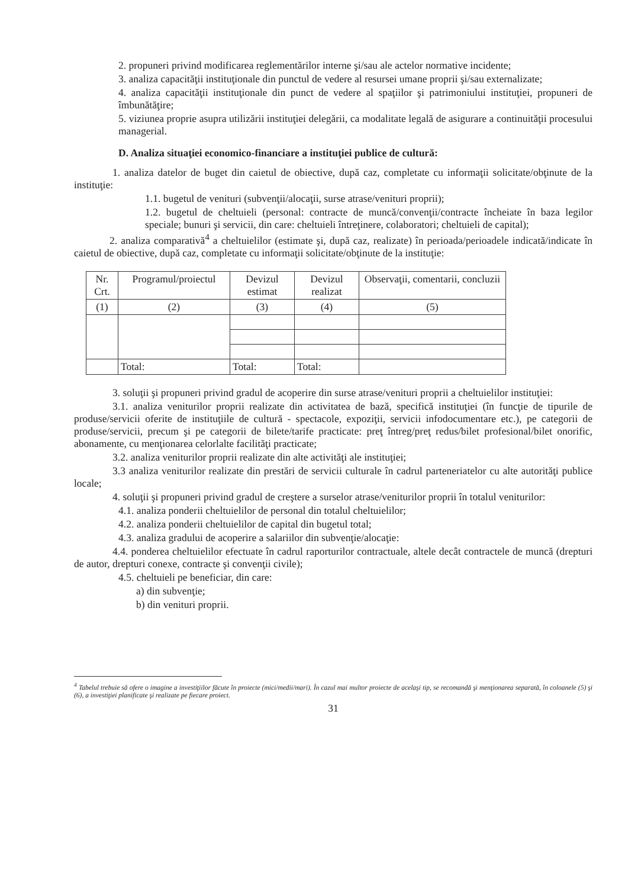2. propuneri privind modificarea reglementărilor interne şi/sau ale actelor normative incidente;
3. analiza capacităţii instituţionale din punctul de vedere al resursei umane proprii şi/sau externalizate;
4. analiza capacităţii instituţionale din punct de vedere al spaţiilor şi patrimoniului instituţiei, propuneri de îmbunătăţire;
5. viziunea proprie asupra utilizării instituţiei delegării, ca modalitate legală de asigurare a continuităţii procesului managerial.
D. Analiza situaţiei economico-financiare a instituţiei publice de cultură:
1. analiza datelor de buget din caietul de obiective, după caz, completate cu informaţii solicitate/obţinute de la instituţie:
1.1. bugetul de venituri (subvenţii/alocaţii, surse atrase/venituri proprii);
1.2. bugetul de cheltuieli (personal: contracte de muncă/convenţii/contracte încheiate în baza legilor speciale; bunuri şi servicii, din care: cheltuieli întreţinere, colaboratori; cheltuieli de capital);
2. analiza comparativă<sup>4</sup> a cheltuielilor (estimate şi, după caz, realizate) în perioada/perioadele indicată/indicate în caietul de obiective, după caz, completate cu informaţii solicitate/obţinute de la instituţie:
| Nr. Crt. | Programul/proiectul | Devizul estimat | Devizul realizat | Observaţii, comentarii, concluzii |
| (1) | (2) | (3) | (4) | (5) |
| | Total: | Total: | Total: | |
3. soluţii şi propuneri privind gradul de acoperire din surse atrase/venituri proprii a cheltuielilor instituţiei:
3.1. analiza veniturilor proprii realizate din activitatea de bază, specifică instituţiei (în funcţie de tipurile de produse/servicii oferite de instituţiile de cultură - spectacole, expoziţii, servicii infodocumentare etc.), pe categorii de produse/servicii, precum şi pe categorii de bilete/tarife practicate: preţ întreg/preţ redus/bilet profesional/bilet onorific, abonamente, cu menţionarea celorlalte facilităţi practicate;
3.2. analiza veniturilor proprii realizate din alte activităţi ale instituţiei;
3.3 analiza veniturilor realizate din prestări de servicii culturale în cadrul parteneriatelor cu alte autorităţi publice locale;
4. soluţii şi propuneri privind gradul de creştere a surselor atrase/veniturilor proprii în totalul veniturilor:
4.1. analiza ponderii cheltuielilor de personal din totalul cheltuielilor;
4.2. analiza ponderii cheltuielilor de capital din bugetul total;
4.3. analiza gradului de acoperire a salariilor din subvenţie/alocaţie:
4.4. ponderea cheltuielilor efectuate în cadrul raporturilor contractuale, altele decât contractele de muncă (drepturi de autor, drepturi conexe, contracte şi convenţii civile);
4.5. cheltuieli pe beneficiar, din care:
a) din subvenţie;
b) din venituri proprii.
<sup>4</sup> Tabelul trebuie să ofere o imagine a investiţiilor făcute în proiecte (mici/medii/mari). În cazul mai multor proiecte de acelaşi tip, se recomandă şi menţionarea separată, în coloanele (5) şi (6), a investiţiei planificate şi realizate pe fiecare proiect.
31